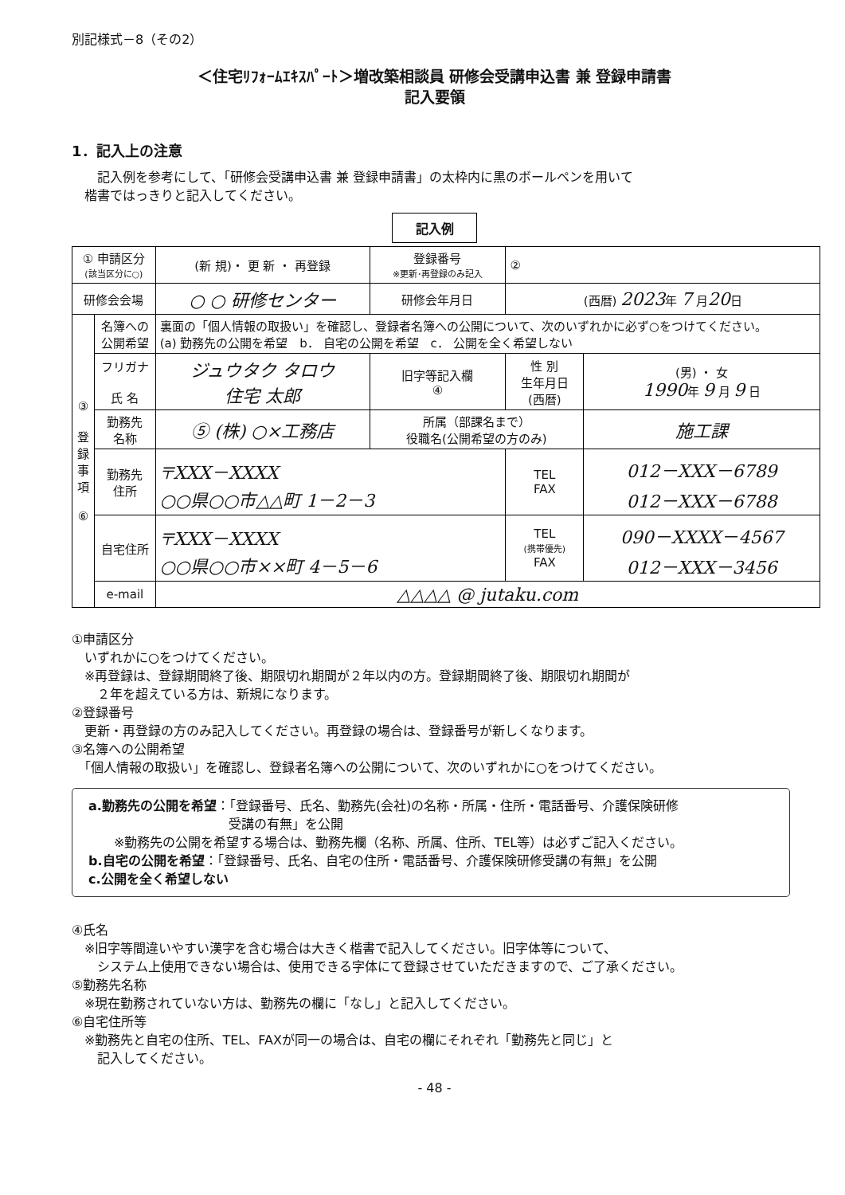別記様式－8（その2）
＜住宅ﾘﾌｫｰﾑｴｷｽﾊﾟｰﾄ＞増改築相談員 研修会受講申込書 兼 登録申請書
記入要領
1．記入上の注意
　　記入例を参考にして、「研修会受講申込書 兼 登録申請書」の太枠内に黒のボールペンを用いて
　楷書ではっきりと記入してください。
記入例
| ① 申請区分 (該当区分に○) | | (新 規)・ 更 新 ・ 再登録 | 登録番号 ※更新･再登録のみ記入 | ② | |
| 研修会会場 | | ○ ○ 研修センター | 研修会年月日 | (西暦) 2023 年 7 月 20 日 | |
| ③ 登 録 事 項 ⑥ | 名簿への 公開希望 | 裏面の「個人情報の取扱い」を確認し、登録者名簿への公開について、次のいずれかに必ず○をつけてください。 (a) 勤務先の公開を希望 b． 自宅の公開を希望 c． 公開を全く希望しない | | | |
| | フリガナ 氏 名 | ジュウタク タロウ 住宅 太郎 | 旧字等記入欄 ④ | 性 別 生年月日 (西暦) | (男) ・ 女 1990 年 9 月 9 日 |
| | 勤務先 名称 | ⑤ (株) ○×工務店 | 所属（部課名まで） 役職名(公開希望の方のみ) | | 施工課 |
| | 勤務先 住所 | 〒XXX－XXXX ○○県○○市△△町 1－2－3 | | TEL FAX | 012－XXX－6789 012－XXX－6788 |
| | 自宅住所 | 〒XXX－XXXX ○○県○○市××町 4－5－6 | | TEL (携帯優先) FAX | 090－XXXX－4567 012－XXX－3456 |
| | e-mail | △△△△ @ jutaku.com | | | |
①申請区分
　いずれかに○をつけてください。
　※再登録は、登録期間終了後、期限切れ期間が２年以内の方。登録期間終了後、期限切れ期間が
　　２年を超えている方は、新規になります。
②登録番号
　更新・再登録の方のみ記入してください。再登録の場合は、登録番号が新しくなります。
③名簿への公開希望
　「個人情報の取扱い」を確認し、登録者名簿への公開について、次のいずれかに○をつけてください。
a.勤務先の公開を希望：「登録番号、氏名、勤務先(会社)の名称・所属・住所・電話番号、介護保険研修
　　　　　　　　　　　受講の有無」を公開
　　※勤務先の公開を希望する場合は、勤務先欄（名称、所属、住所、TEL等）は必ずご記入ください。
b.自宅の公開を希望：「登録番号、氏名、自宅の住所・電話番号、介護保険研修受講の有無」を公開
c.公開を全く希望しない
④氏名
　※旧字等間違いやすい漢字を含む場合は大きく楷書で記入してください。旧字体等について、
　　システム上使用できない場合は、使用できる字体にて登録させていただきますので、ご了承ください。
⑤勤務先名称
　※現在勤務されていない方は、勤務先の欄に「なし」と記入してください。
⑥自宅住所等
　※勤務先と自宅の住所、TEL、FAXが同一の場合は、自宅の欄にそれぞれ「勤務先と同じ」と
　　記入してください。
- 48 -